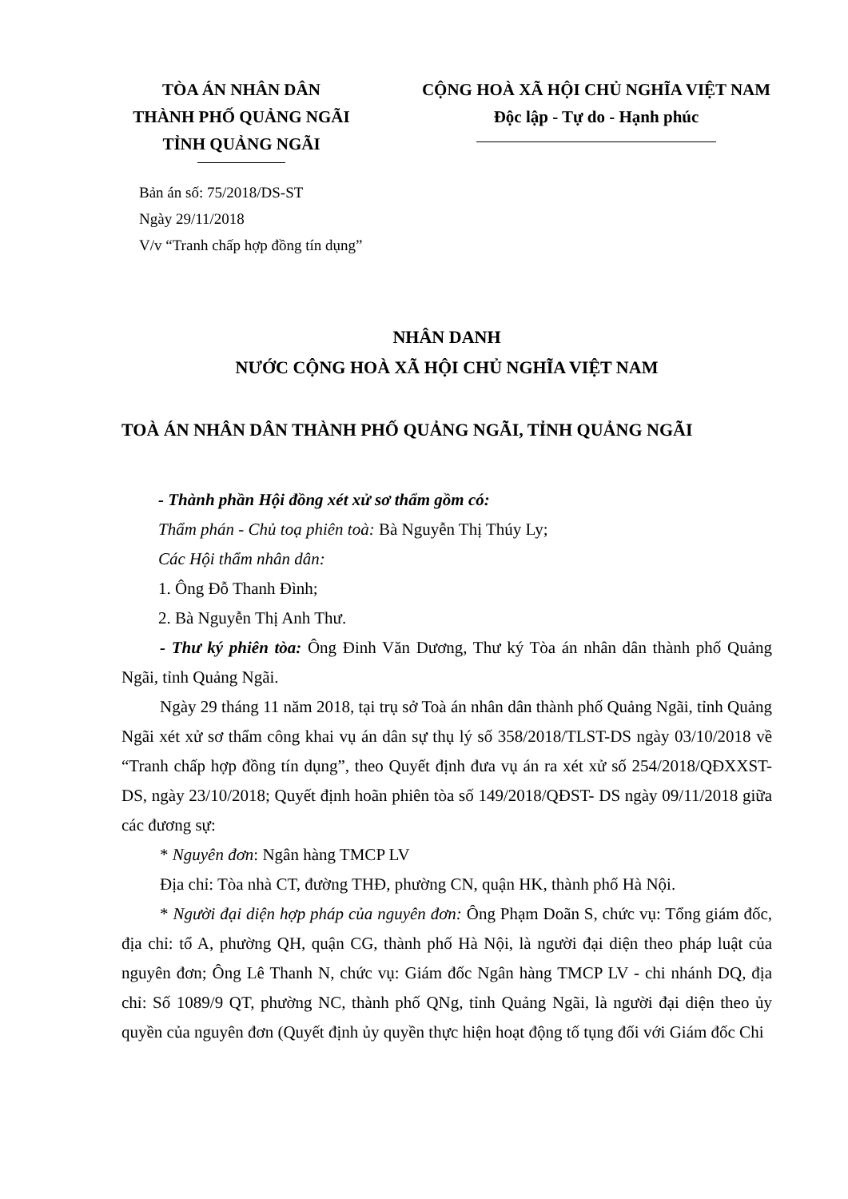TÒA ÁN NHÂN DÂN
THÀNH PHỐ QUẢNG NGÃI
TỈNH QUẢNG NGÃI
CỘNG HOÀ XÃ HỘI CHỦ NGHĨA VIỆT NAM
Độc lập - Tự do - Hạnh phúc
Bản án số: 75/2018/DS-ST
Ngày 29/11/2018
V/v “Tranh chấp hợp đồng tín dụng”
NHÂN DANH
NƯỚC CỘNG HOÀ XÃ HỘI CHỦ NGHĨA VIỆT NAM
TOÀ ÁN NHÂN DÂN THÀNH PHỐ QUẢNG NGÃI, TỈNH QUẢNG NGÃI
- Thành phần Hội đồng xét xử sơ thẩm gồm có:
Thẩm phán - Chủ toạ phiên toà: Bà Nguyễn Thị Thúy Ly;
Các Hội thẩm nhân dân:
1. Ông Đỗ Thanh Đình;
2. Bà Nguyễn Thị Anh Thư.
- Thư ký phiên tòa: Ông Đinh Văn Dương, Thư ký Tòa án nhân dân thành phố Quảng Ngãi, tỉnh Quảng Ngãi.
Ngày 29 tháng 11 năm 2018, tại trụ sở Toà án nhân dân thành phố Quảng Ngãi, tỉnh Quảng Ngãi xét xử sơ thẩm công khai vụ án dân sự thụ lý số 358/2018/TLST-DS ngày 03/10/2018 về “Tranh chấp hợp đồng tín dụng”, theo Quyết định đưa vụ án ra xét xử số 254/2018/QĐXXST-DS, ngày 23/10/2018; Quyết định hoãn phiên tòa số 149/2018/QĐST- DS ngày 09/11/2018 giữa các đương sự:
* Nguyên đơn: Ngân hàng TMCP LV
Địa chỉ: Tòa nhà CT, đường THĐ, phường CN, quận HK, thành phố Hà Nội.
* Người đại diện hợp pháp của nguyên đơn: Ông Phạm Doãn S, chức vụ: Tổng giám đốc, địa chỉ: tổ A, phường QH, quận CG, thành phố Hà Nội, là người đại diện theo pháp luật của nguyên đơn; Ông Lê Thanh N, chức vụ: Giám đốc Ngân hàng TMCP LV - chi nhánh DQ, địa chỉ: Số 1089/9 QT, phường NC, thành phố QNg, tỉnh Quảng Ngãi, là người đại diện theo ủy quyền của nguyên đơn (Quyết định ủy quyền thực hiện hoạt động tố tụng đối với Giám đốc Chi